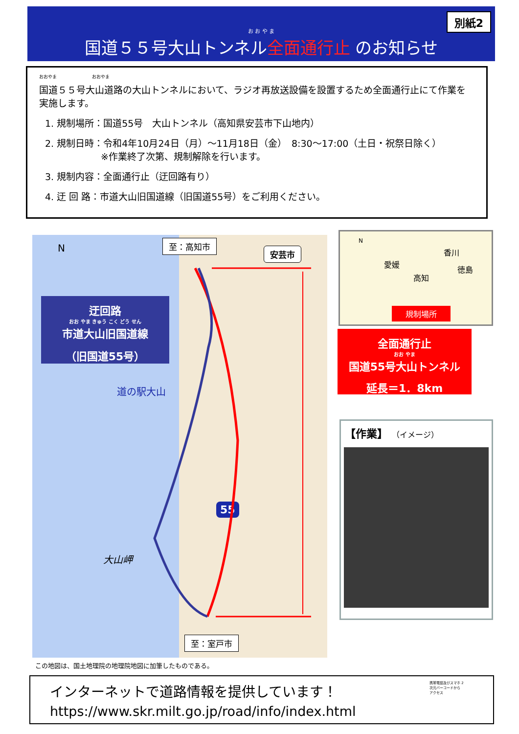別紙2
お お や ま
国道５５号大山トンネル全面通行止 のお知らせ
おおやま　　　　　　　　おおやま
国道５５号大山道路の大山トンネルにおいて、ラジオ再放送設備を設置するため全面通行止にて作業を実施します。
1. 規制場所：国道55号　大山トンネル（高知県安芸市下山地内）
2. 規制日時：令和4年10月24日（月）～11月18日（金）　8:30～17:00（土日・祝祭日除く）
　　　　　　※作業終了次第、規制解除を行います。
3. 規制内容：全面通行止（迂回路有り）
4. 迂 回 路：市道大山旧国道線（旧国道55号）をご利用ください。
N 至：高知市
安芸市
迂回路
おお やま きゅう こく どう せん
市道大山旧国道線
（旧国道55号）
道の駅大山
大山岬
55
至：室戸市
N
香川
愛媛
徳島
高知
規制場所
全面通行止
おお やま
国道55号大山トンネル
延長＝1．8km
【作業】 （イメージ）
この地図は、国土地理院の地理院地図に加筆したものである。
インターネットで道路情報を提供しています！
https://www.skr.milt.go.jp/road/info/index.html
携帯電話及びスマホ 2次元バーコードから アクセス